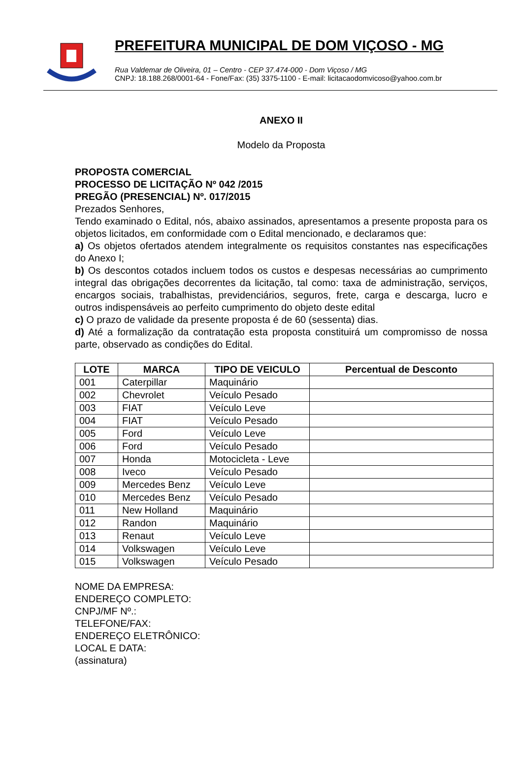PREFEITURA MUNICIPAL DE DOM VIÇOSO - MG
Rua Valdemar de Oliveira, 01 – Centro - CEP 37.474-000 - Dom Viçoso / MG
CNPJ: 18.188.268/0001-64 - Fone/Fax: (35) 3375-1100 - E-mail: licitacaodomvicoso@yahoo.com.br
ANEXO II
Modelo da Proposta
PROPOSTA COMERCIAL
PROCESSO DE LICITAÇÃO Nº 042 /2015
PREGÃO (PRESENCIAL) Nº. 017/2015
Prezados Senhores,
Tendo examinado o Edital, nós, abaixo assinados, apresentamos a presente proposta para os objetos licitados, em conformidade com o Edital mencionado, e declaramos que:
a) Os objetos ofertados atendem integralmente os requisitos constantes nas especificações do Anexo I;
b) Os descontos cotados incluem todos os custos e despesas necessárias ao cumprimento integral das obrigações decorrentes da licitação, tal como: taxa de administração, serviços, encargos sociais, trabalhistas, previdenciários, seguros, frete, carga e descarga, lucro e outros indispensáveis ao perfeito cumprimento do objeto deste edital
c) O prazo de validade da presente proposta é de 60 (sessenta) dias.
d) Até a formalização da contratação esta proposta constituirá um compromisso de nossa parte, observado as condições do Edital.
| LOTE | MARCA | TIPO DE VEICULO | Percentual de Desconto |
| --- | --- | --- | --- |
| 001 | Caterpillar | Maquinário | |
| 002 | Chevrolet | Veículo Pesado | |
| 003 | FIAT | Veículo Leve | |
| 004 | FIAT | Veículo Pesado | |
| 005 | Ford | Veículo Leve | |
| 006 | Ford | Veículo Pesado | |
| 007 | Honda | Motocicleta - Leve | |
| 008 | Iveco | Veículo Pesado | |
| 009 | Mercedes Benz | Veículo Leve | |
| 010 | Mercedes Benz | Veículo Pesado | |
| 011 | New Holland | Maquinário | |
| 012 | Randon | Maquinário | |
| 013 | Renaut | Veículo Leve | |
| 014 | Volkswagen | Veículo Leve | |
| 015 | Volkswagen | Veículo Pesado | |
NOME DA EMPRESA:
ENDEREÇO COMPLETO:
CNPJ/MF Nº.:
TELEFONE/FAX:
ENDEREÇO ELETRÔNICO:
LOCAL E DATA:
(assinatura)